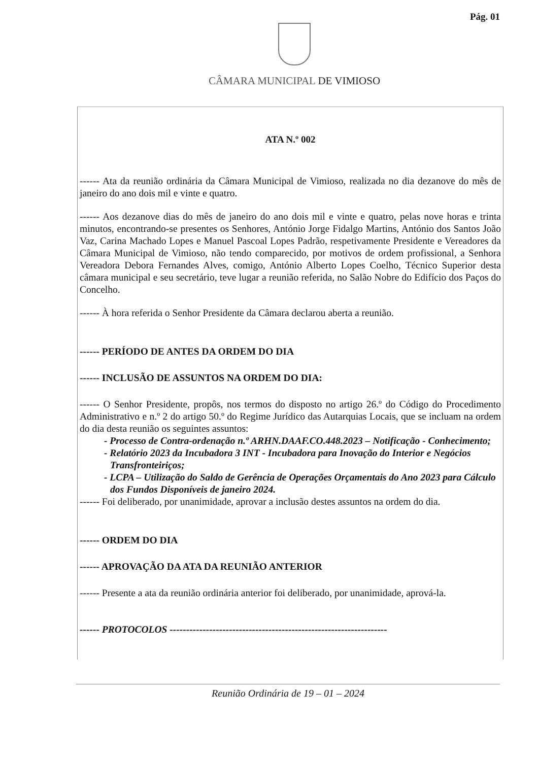Pág. 01
CÂMARA MUNICIPAL DE VIMIOSO
ATA N.º 002
------ Ata da reunião ordinária da Câmara Municipal de Vimioso, realizada no dia dezanove do mês de janeiro do ano dois mil e vinte e quatro.
------ Aos dezanove dias do mês de janeiro do ano dois mil e vinte e quatro, pelas nove horas e trinta minutos, encontrando-se presentes os Senhores, António Jorge Fidalgo Martins, António dos Santos João Vaz, Carina Machado Lopes e Manuel Pascoal Lopes Padrão, respetivamente Presidente e Vereadores da Câmara Municipal de Vimioso, não tendo comparecido, por motivos de ordem profissional, a Senhora Vereadora Debora Fernandes Alves, comigo, António Alberto Lopes Coelho, Técnico Superior desta câmara municipal e seu secretário, teve lugar a reunião referida, no Salão Nobre do Edifício dos Paços do Concelho.
------ À hora referida o Senhor Presidente da Câmara declarou aberta a reunião.
------ PERÍODO DE ANTES DA ORDEM DO DIA
------ INCLUSÃO DE ASSUNTOS NA ORDEM DO DIA:
------ O Senhor Presidente, propôs, nos termos do disposto no artigo 26.º do Código do Procedimento Administrativo e n.º 2 do artigo 50.º do Regime Jurídico das Autarquias Locais, que se incluam na ordem do dia desta reunião os seguintes assuntos:
- Processo de Contra-ordenação n.º ARHN.DAAF.CO.448.2023 – Notificação - Conhecimento;
- Relatório 2023 da Incubadora 3 INT - Incubadora para Inovação do Interior e Negócios Transfronteiriços;
- LCPA – Utilização do Saldo de Gerência de Operações Orçamentais do Ano 2023 para Cálculo dos Fundos Disponíveis de janeiro 2024.
------ Foi deliberado, por unanimidade, aprovar a inclusão destes assuntos na ordem do dia.
------ ORDEM DO DIA
------ APROVAÇÃO DA ATA DA REUNIÃO ANTERIOR
------ Presente a ata da reunião ordinária anterior foi deliberado, por unanimidade, aprová-la.
------ PROTOCOLOS ------------------------------------------------------------------
Reunião Ordinária de 19 – 01 – 2024